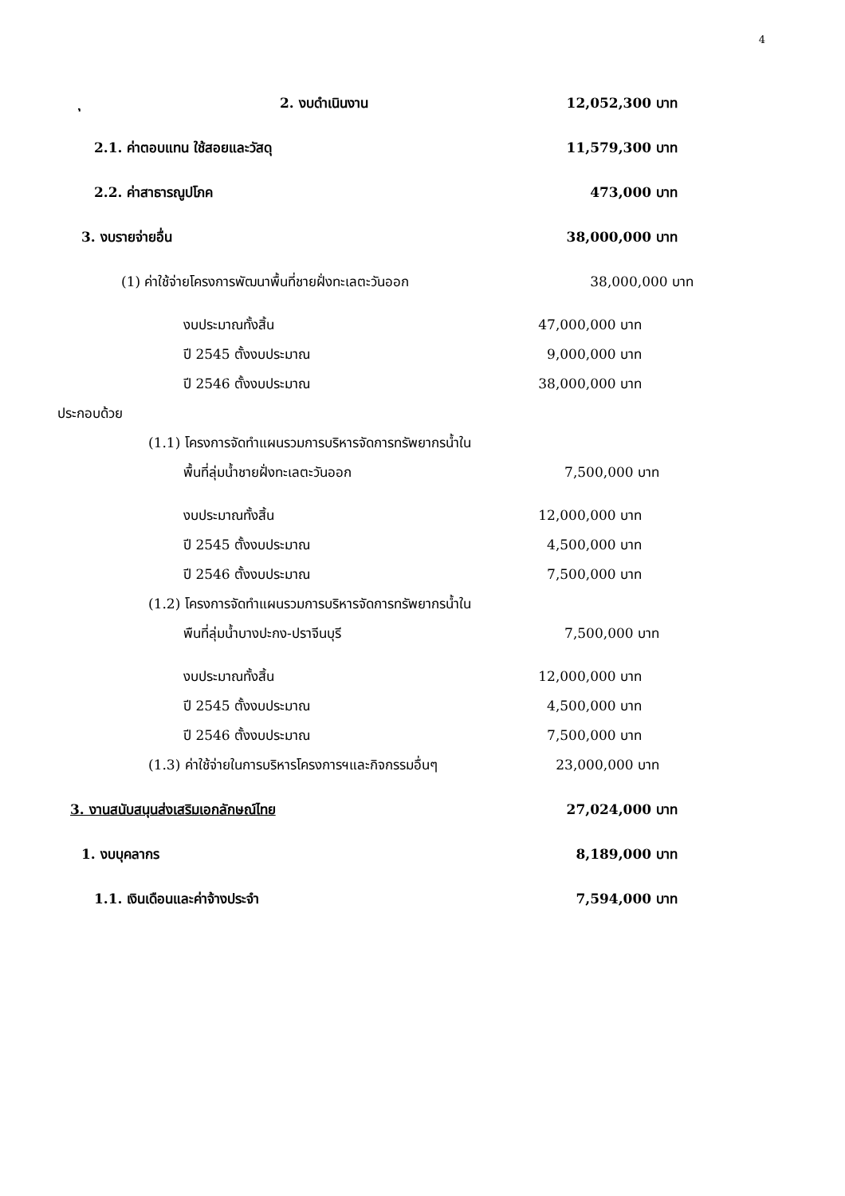4
ุ 2. งบดำเนินงาน 12,052,300 บาท
2.1. ค่าตอบแทน ใช้สอยและวัสดุ 11,579,300 บาท
2.2. ค่าสาธารณูปโภค 473,000 บาท
3. งบรายจ่ายอื่น 38,000,000 บาท
(1) ค่าใช้จ่ายโครงการพัฒนาพื้นที่ชายฝั่งทะเลตะวันออก 38,000,000 บาท
งบประมาณทั้งสิ้น 47,000,000 บาท
ปี 2545 ตั้งงบประมาณ 9,000,000 บาท
ปี 2546 ตั้งงบประมาณ 38,000,000 บาท
ประกอบด้วย
(1.1) โครงการจัดทำแผนรวมการบริหารจัดการทรัพยากรน้ำใน
พื้นที่ลุ่มน้ำชายฝั่งทะเลตะวันออก 7,500,000 บาท
งบประมาณทั้งสิ้น 12,000,000 บาท
ปี 2545 ตั้งงบประมาณ 4,500,000 บาท
ปี 2546 ตั้งงบประมาณ 7,500,000 บาท
(1.2) โครงการจัดทำแผนรวมการบริหารจัดการทรัพยากรน้ำใน
พืนที่ลุ่มน้ำบางปะกง-ปราจีนบุรี 7,500,000 บาท
งบประมาณทั้งสิ้น 12,000,000 บาท
ปี 2545 ตั้งงบประมาณ 4,500,000 บาท
ปี 2546 ตั้งงบประมาณ 7,500,000 บาท
(1.3) ค่าใช้จ่ายในการบริหารโครงการฯและกิจกรรมอื่นๆ 23,000,000 บาท
3. งานสนับสนุนส่งเสริมเอกลักษณ์ไทย 27,024,000 บาท
1. งบบุคลากร 8,189,000 บาท
1.1. เงินเดือนและค่าจ้างประจำ 7,594,000 บาท